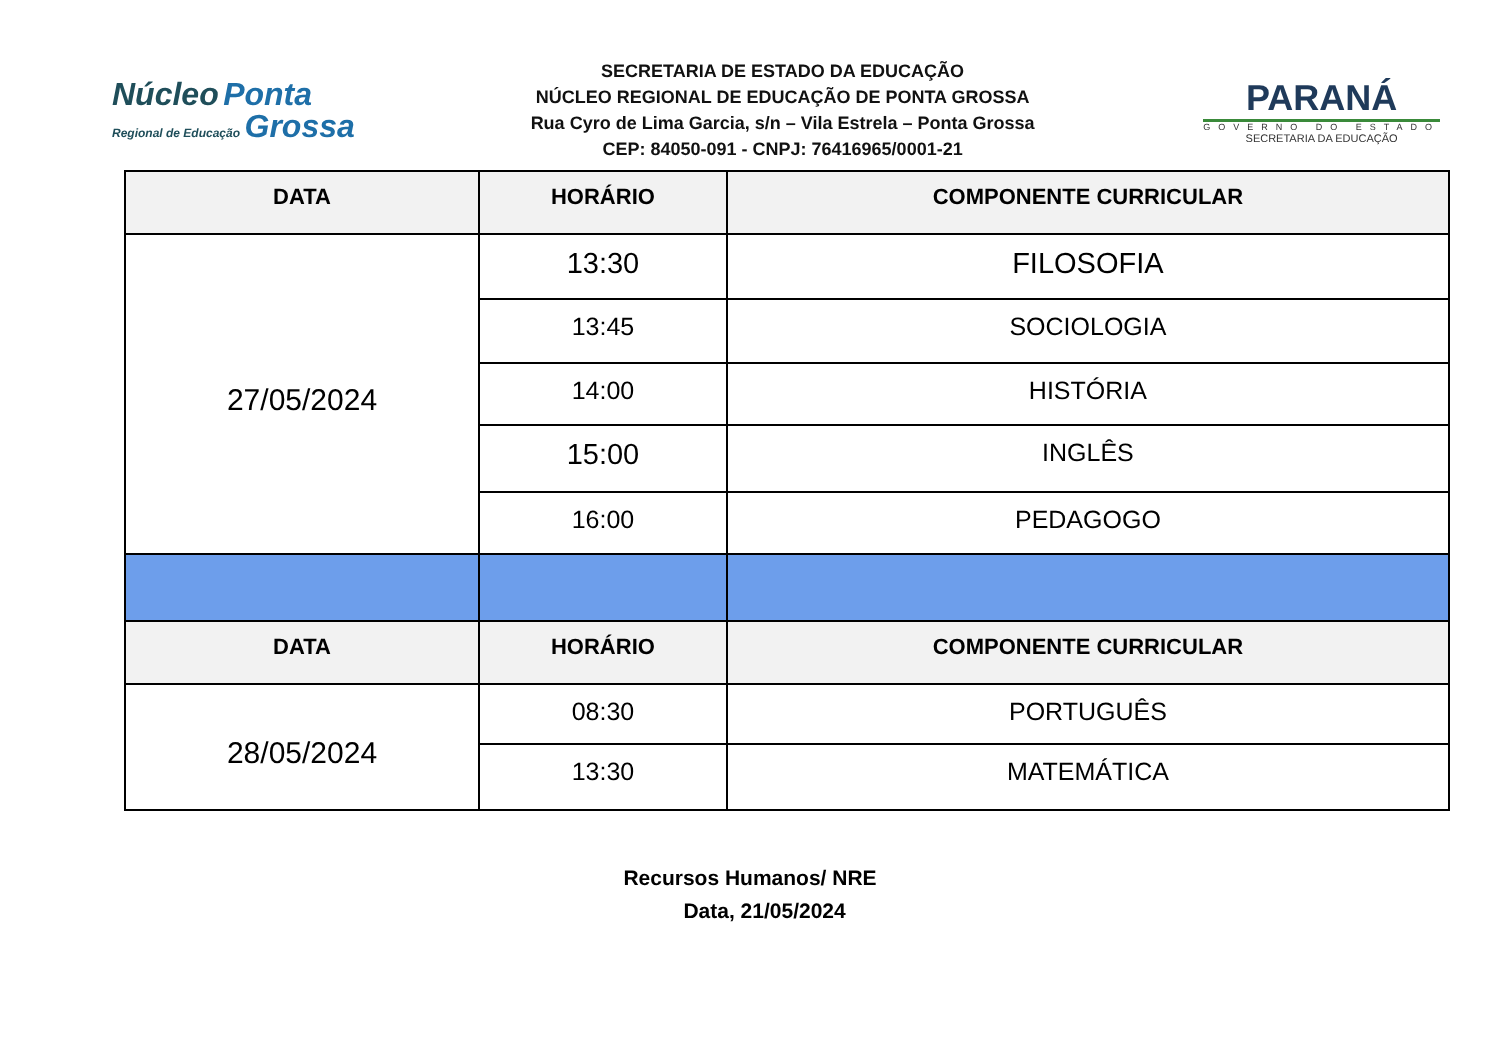Núcleo Ponta
Regional de Educação Grossa
SECRETARIA DE ESTADO DA EDUCAÇÃO
NÚCLEO REGIONAL DE EDUCAÇÃO DE PONTA GROSSA
Rua Cyro de Lima Garcia, s/n – Vila Estrela – Ponta Grossa
CEP: 84050-091 - CNPJ: 76416965/0001-21
PARANÁ
GOVERNO DO ESTADO
SECRETARIA DA EDUCAÇÃO
| DATA | HORÁRIO | COMPONENTE CURRICULAR |
| --- | --- | --- |
| 27/05/2024 | 13:30 | FILOSOFIA |
| | 13:45 | SOCIOLOGIA |
| | 14:00 | HISTÓRIA |
| | 15:00 | INGLÊS |
| | 16:00 | PEDAGOGO |
| DATA | HORÁRIO | COMPONENTE CURRICULAR |
| 28/05/2024 | 08:30 | PORTUGUÊS |
| | 13:30 | MATEMÁTICA |
Recursos Humanos/ NRE
Data, 21/05/2024